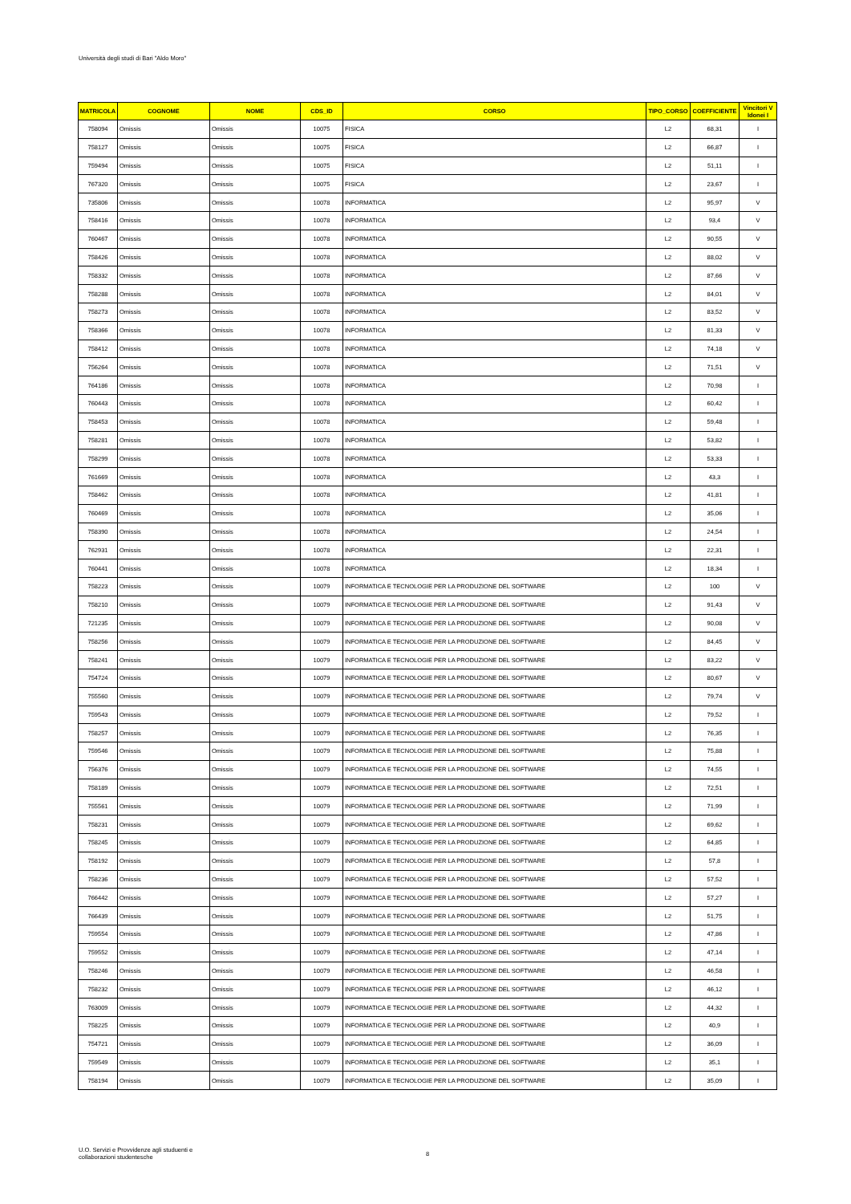Università degli studi di Bari "Aldo Moro"
| MATRICOLA | COGNOME | NOME | CDS_ID | CORSO | TIPO_CORSO | COEFFICIENTE | Vincitori V Idonei I |
| --- | --- | --- | --- | --- | --- | --- | --- |
| 758094 | Omissis | Omissis | 10075 | FISICA | L2 | 68,31 | I |
| 758127 | Omissis | Omissis | 10075 | FISICA | L2 | 66,87 | I |
| 759494 | Omissis | Omissis | 10075 | FISICA | L2 | 51,11 | I |
| 767320 | Omissis | Omissis | 10075 | FISICA | L2 | 23,67 | I |
| 735806 | Omissis | Omissis | 10078 | INFORMATICA | L2 | 95,97 | V |
| 758416 | Omissis | Omissis | 10078 | INFORMATICA | L2 | 93,4 | V |
| 760467 | Omissis | Omissis | 10078 | INFORMATICA | L2 | 90,55 | V |
| 758426 | Omissis | Omissis | 10078 | INFORMATICA | L2 | 88,02 | V |
| 758332 | Omissis | Omissis | 10078 | INFORMATICA | L2 | 87,66 | V |
| 758288 | Omissis | Omissis | 10078 | INFORMATICA | L2 | 84,01 | V |
| 758273 | Omissis | Omissis | 10078 | INFORMATICA | L2 | 83,52 | V |
| 758366 | Omissis | Omissis | 10078 | INFORMATICA | L2 | 81,33 | V |
| 758412 | Omissis | Omissis | 10078 | INFORMATICA | L2 | 74,18 | V |
| 756264 | Omissis | Omissis | 10078 | INFORMATICA | L2 | 71,51 | V |
| 764186 | Omissis | Omissis | 10078 | INFORMATICA | L2 | 70,98 | I |
| 760443 | Omissis | Omissis | 10078 | INFORMATICA | L2 | 60,42 | I |
| 758453 | Omissis | Omissis | 10078 | INFORMATICA | L2 | 59,48 | I |
| 758281 | Omissis | Omissis | 10078 | INFORMATICA | L2 | 53,82 | I |
| 758299 | Omissis | Omissis | 10078 | INFORMATICA | L2 | 53,33 | I |
| 761669 | Omissis | Omissis | 10078 | INFORMATICA | L2 | 43,3 | I |
| 758462 | Omissis | Omissis | 10078 | INFORMATICA | L2 | 41,81 | I |
| 760469 | Omissis | Omissis | 10078 | INFORMATICA | L2 | 35,06 | I |
| 758390 | Omissis | Omissis | 10078 | INFORMATICA | L2 | 24,54 | I |
| 762931 | Omissis | Omissis | 10078 | INFORMATICA | L2 | 22,31 | I |
| 760441 | Omissis | Omissis | 10078 | INFORMATICA | L2 | 18,34 | I |
| 758223 | Omissis | Omissis | 10079 | INFORMATICA E TECNOLOGIE PER LA PRODUZIONE DEL SOFTWARE | L2 | 100 | V |
| 758210 | Omissis | Omissis | 10079 | INFORMATICA E TECNOLOGIE PER LA PRODUZIONE DEL SOFTWARE | L2 | 91,43 | V |
| 721235 | Omissis | Omissis | 10079 | INFORMATICA E TECNOLOGIE PER LA PRODUZIONE DEL SOFTWARE | L2 | 90,08 | V |
| 758256 | Omissis | Omissis | 10079 | INFORMATICA E TECNOLOGIE PER LA PRODUZIONE DEL SOFTWARE | L2 | 84,45 | V |
| 758241 | Omissis | Omissis | 10079 | INFORMATICA E TECNOLOGIE PER LA PRODUZIONE DEL SOFTWARE | L2 | 83,22 | V |
| 754724 | Omissis | Omissis | 10079 | INFORMATICA E TECNOLOGIE PER LA PRODUZIONE DEL SOFTWARE | L2 | 80,67 | V |
| 755560 | Omissis | Omissis | 10079 | INFORMATICA E TECNOLOGIE PER LA PRODUZIONE DEL SOFTWARE | L2 | 79,74 | V |
| 759543 | Omissis | Omissis | 10079 | INFORMATICA E TECNOLOGIE PER LA PRODUZIONE DEL SOFTWARE | L2 | 79,52 | I |
| 758257 | Omissis | Omissis | 10079 | INFORMATICA E TECNOLOGIE PER LA PRODUZIONE DEL SOFTWARE | L2 | 76,35 | I |
| 759546 | Omissis | Omissis | 10079 | INFORMATICA E TECNOLOGIE PER LA PRODUZIONE DEL SOFTWARE | L2 | 75,88 | I |
| 756376 | Omissis | Omissis | 10079 | INFORMATICA E TECNOLOGIE PER LA PRODUZIONE DEL SOFTWARE | L2 | 74,55 | I |
| 758189 | Omissis | Omissis | 10079 | INFORMATICA E TECNOLOGIE PER LA PRODUZIONE DEL SOFTWARE | L2 | 72,51 | I |
| 755561 | Omissis | Omissis | 10079 | INFORMATICA E TECNOLOGIE PER LA PRODUZIONE DEL SOFTWARE | L2 | 71,99 | I |
| 758231 | Omissis | Omissis | 10079 | INFORMATICA E TECNOLOGIE PER LA PRODUZIONE DEL SOFTWARE | L2 | 69,62 | I |
| 758245 | Omissis | Omissis | 10079 | INFORMATICA E TECNOLOGIE PER LA PRODUZIONE DEL SOFTWARE | L2 | 64,85 | I |
| 758192 | Omissis | Omissis | 10079 | INFORMATICA E TECNOLOGIE PER LA PRODUZIONE DEL SOFTWARE | L2 | 57,8 | I |
| 758236 | Omissis | Omissis | 10079 | INFORMATICA E TECNOLOGIE PER LA PRODUZIONE DEL SOFTWARE | L2 | 57,52 | I |
| 766442 | Omissis | Omissis | 10079 | INFORMATICA E TECNOLOGIE PER LA PRODUZIONE DEL SOFTWARE | L2 | 57,27 | I |
| 766439 | Omissis | Omissis | 10079 | INFORMATICA E TECNOLOGIE PER LA PRODUZIONE DEL SOFTWARE | L2 | 51,75 | I |
| 759554 | Omissis | Omissis | 10079 | INFORMATICA E TECNOLOGIE PER LA PRODUZIONE DEL SOFTWARE | L2 | 47,86 | I |
| 759552 | Omissis | Omissis | 10079 | INFORMATICA E TECNOLOGIE PER LA PRODUZIONE DEL SOFTWARE | L2 | 47,14 | I |
| 758246 | Omissis | Omissis | 10079 | INFORMATICA E TECNOLOGIE PER LA PRODUZIONE DEL SOFTWARE | L2 | 46,58 | I |
| 758232 | Omissis | Omissis | 10079 | INFORMATICA E TECNOLOGIE PER LA PRODUZIONE DEL SOFTWARE | L2 | 46,12 | I |
| 763009 | Omissis | Omissis | 10079 | INFORMATICA E TECNOLOGIE PER LA PRODUZIONE DEL SOFTWARE | L2 | 44,32 | I |
| 758225 | Omissis | Omissis | 10079 | INFORMATICA E TECNOLOGIE PER LA PRODUZIONE DEL SOFTWARE | L2 | 40,9 | I |
| 754721 | Omissis | Omissis | 10079 | INFORMATICA E TECNOLOGIE PER LA PRODUZIONE DEL SOFTWARE | L2 | 36,09 | I |
| 759549 | Omissis | Omissis | 10079 | INFORMATICA E TECNOLOGIE PER LA PRODUZIONE DEL SOFTWARE | L2 | 35,1 | I |
| 758194 | Omissis | Omissis | 10079 | INFORMATICA E TECNOLOGIE PER LA PRODUZIONE DEL SOFTWARE | L2 | 35,09 | I |
U.O. Servizi e Provvidenze agli studuenti e
collaborazioni studentesche
8